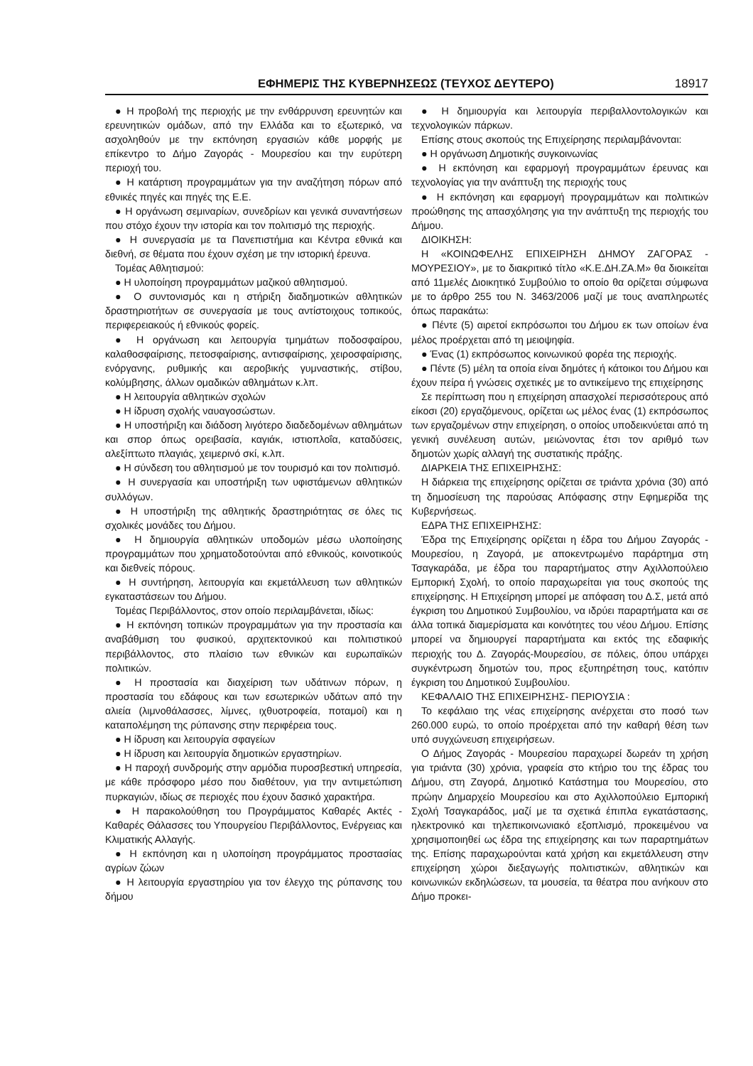ΕΦΗΜΕΡΙΣ ΤΗΣ ΚΥΒΕΡΝΗΣΕΩΣ (ΤΕΥΧΟΣ ΔΕΥΤΕΡΟ) 18917
● Η προβολή της περιοχής με την ενθάρρυνση ερευνητών και ερευνητικών ομάδων, από την Ελλάδα και το εξωτερικό, να ασχοληθούν με την εκπόνηση εργασιών κάθε μορφής με επίκεντρο το Δήμο Ζαγοράς - Μουρεσίου και την ευρύτερη περιοχή του.
● Η κατάρτιση προγραμμάτων για την αναζήτηση πόρων από εθνικές πηγές και πηγές της Ε.Ε.
● Η οργάνωση σεμιναρίων, συνεδρίων και γενικά συναντήσεων που στόχο έχουν την ιστορία και τον πολιτισμό της περιοχής.
● Η συνεργασία με τα Πανεπιστήμια και Κέντρα εθνικά και διεθνή, σε θέματα που έχουν σχέση με την ιστορική έρευνα.
Τομέας Αθλητισμού:
● Η υλοποίηση προγραμμάτων μαζικού αθλητισμού.
● Ο συντονισμός και η στήριξη διαδημοτικών αθλητικών δραστηριοτήτων σε συνεργασία με τους αντίστοιχους τοπικούς, περιφερειακούς ή εθνικούς φορείς.
● Η οργάνωση και λειτουργία τμημάτων ποδοσφαίρου, καλαθοσφαίρισης, πετοσφαίρισης, αντισφαίρισης, χειροσφαίρισης, ενόργανης, ρυθμικής και αεροβικής γυμναστικής, στίβου, κολύμβησης, άλλων ομαδικών αθλημάτων κ.λπ.
● Η λειτουργία αθλητικών σχολών
● Η ίδρυση σχολής ναυαγοσώστων.
● Η υποστήριξη και διάδοση λιγότερο διαδεδομένων αθλημάτων και σπορ όπως ορειβασία, καγιάκ, ιστιοπλοΐα, καταδύσεις, αλεξίπτωτο πλαγιάς, χειμερινό σκί, κ.λπ.
● Η σύνδεση του αθλητισμού με τον τουρισμό και τον πολιτισμό.
● Η συνεργασία και υποστήριξη των υφιστάμενων αθλητικών συλλόγων.
● Η υποστήριξη της αθλητικής δραστηριότητας σε όλες τις σχολικές μονάδες του Δήμου.
● Η δημιουργία αθλητικών υποδομών μέσω υλοποίησης προγραμμάτων που χρηματοδοτούνται από εθνικούς, κοινοτικούς και διεθνείς πόρους.
● Η συντήρηση, λειτουργία και εκμετάλλευση των αθλητικών εγκαταστάσεων του Δήμου.
Τομέας Περιβάλλοντος, στον οποίο περιλαμβάνεται, ιδίως:
● Η εκπόνηση τοπικών προγραμμάτων για την προστασία και αναβάθμιση του φυσικού, αρχιτεκτονικού και πολιτιστικού περιβάλλοντος, στο πλαίσιο των εθνικών και ευρωπαϊκών πολιτικών.
● Η προστασία και διαχείριση των υδάτινων πόρων, η προστασία του εδάφους και των εσωτερικών υδάτων από την αλιεία (λιμνοθάλασσες, λίμνες, ιχθυοτροφεία, ποταμοί) και η καταπολέμηση της ρύπανσης στην περιφέρεια τους.
● Η ίδρυση και λειτουργία σφαγείων
● Η ίδρυση και λειτουργία δημοτικών εργαστηρίων.
● Η παροχή συνδρομής στην αρμόδια πυροσβεστική υπηρεσία, με κάθε πρόσφορο μέσο που διαθέτουν, για την αντιμετώπιση πυρκαγιών, ιδίως σε περιοχές που έχουν δασικό χαρακτήρα.
● Η παρακολούθηση του Προγράμματος Καθαρές Ακτές - Καθαρές Θάλασσες του Υπουργείου Περιβάλλοντος, Ενέργειας και Κλιματικής Αλλαγής.
● Η εκπόνηση και η υλοποίηση προγράμματος προστασίας αγρίων ζώων
● Η λειτουργία εργαστηρίου για τον έλεγχο της ρύπανσης του δήμου
● Η δημιουργία και λειτουργία περιβαλλοντολογικών και τεχνολογικών πάρκων.
Επίσης στους σκοπούς της Επιχείρησης περιλαμβάνονται:
● Η οργάνωση Δημοτικής συγκοινωνίας
● Η εκπόνηση και εφαρμογή προγραμμάτων έρευνας και τεχνολογίας για την ανάπτυξη της περιοχής τους
● Η εκπόνηση και εφαρμογή προγραμμάτων και πολιτικών προώθησης της απασχόλησης για την ανάπτυξη της περιοχής του Δήμου.
ΔΙΟΙΚΗΣΗ:
Η «ΚΟΙΝΩΦΕΛΗΣ ΕΠΙΧΕΙΡΗΣΗ ΔΗΜΟΥ ΖΑΓΟΡΑΣ - ΜΟΥΡΕΣΙΟΥ», με το διακριτικό τίτλο «Κ.Ε.ΔΗ.ΖΑ.Μ» θα διοικείται από 11μελές Διοικητικό Συμβούλιο το οποίο θα ορίζεται σύμφωνα με το άρθρο 255 του Ν. 3463/2006 μαζί με τους αναπληρωτές όπως παρακάτω:
● Πέντε (5) αιρετοί εκπρόσωποι του Δήμου εκ των οποίων ένα μέλος προέρχεται από τη μειοψηφία.
● Ένας (1) εκπρόσωπος κοινωνικού φορέα της περιοχής.
● Πέντε (5) μέλη τα οποία είναι δημότες ή κάτοικοι του Δήμου και έχουν πείρα ή γνώσεις σχετικές με το αντικείμενο της επιχείρησης
Σε περίπτωση που η επιχείρηση απασχολεί περισσότερους από είκοσι (20) εργαζόμενους, ορίζεται ως μέλος ένας (1) εκπρόσωπος των εργαζομένων στην επιχείρηση, ο οποίος υποδεικνύεται από τη γενική συνέλευση αυτών, μειώνοντας έτσι τον αριθμό των δημοτών χωρίς αλλαγή της συστατικής πράξης.
ΔΙΑΡΚΕΙΑ ΤΗΣ ΕΠΙΧΕΙΡΗΣΗΣ:
Η διάρκεια της επιχείρησης ορίζεται σε τριάντα χρόνια (30) από τη δημοσίευση της παρούσας Απόφασης στην Εφημερίδα της Κυβερνήσεως.
ΕΔΡΑ ΤΗΣ ΕΠΙΧΕΙΡΗΣΗΣ:
Έδρα της Επιχείρησης ορίζεται η έδρα του Δήμου Ζαγοράς - Μουρεσίου, η Ζαγορά, με αποκεντρωμένο παράρτημα στη Τσαγκαράδα, με έδρα του παραρτήματος στην Αχιλλοπούλειο Εμπορική Σχολή, το οποίο παραχωρείται για τους σκοπούς της επιχείρησης. Η Επιχείρηση μπορεί με απόφαση του Δ.Σ, μετά από έγκριση του Δημοτικού Συμβουλίου, να ιδρύει παραρτήματα και σε άλλα τοπικά διαμερίσματα και κοινότητες του νέου Δήμου. Επίσης μπορεί να δημιουργεί παραρτήματα και εκτός της εδαφικής περιοχής του Δ. Ζαγοράς-Μουρεσίου, σε πόλεις, όπου υπάρχει συγκέντρωση δημοτών του, προς εξυπηρέτηση τους, κατόπιν έγκριση του Δημοτικού Συμβουλίου.
ΚΕΦΑΛΑΙΟ ΤΗΣ ΕΠΙΧΕΙΡΗΣΗΣ- ΠΕΡΙΟΥΣΙΑ :
Το κεφάλαιο της νέας επιχείρησης ανέρχεται στο ποσό των 260.000 ευρώ, το οποίο προέρχεται από την καθαρή θέση των υπό συγχώνευση επιχειρήσεων.
Ο Δήμος Ζαγοράς - Μουρεσίου παραχωρεί δωρεάν τη χρήση για τριάντα (30) χρόνια, γραφεία στο κτήριο του της έδρας του Δήμου, στη Ζαγορά, Δημοτικό Κατάστημα του Μουρεσίου, στο πρώην Δημαρχείο Μουρεσίου και στο Αχιλλοπούλειο Εμπορική Σχολή Τσαγκαράδος, μαζί με τα σχετικά έπιπλα εγκατάστασης, ηλεκτρονικό και τηλεπικοινωνιακό εξοπλισμό, προκειμένου να χρησιμοποιηθεί ως έδρα της επιχείρησης και των παραρτημάτων της. Επίσης παραχωρούνται κατά χρήση και εκμετάλλευση στην επιχείρηση χώροι διεξαγωγής πολιτιστικών, αθλητικών και κοινωνικών εκδηλώσεων, τα μουσεία, τα θέατρα που ανήκουν στο Δήμο προκει-